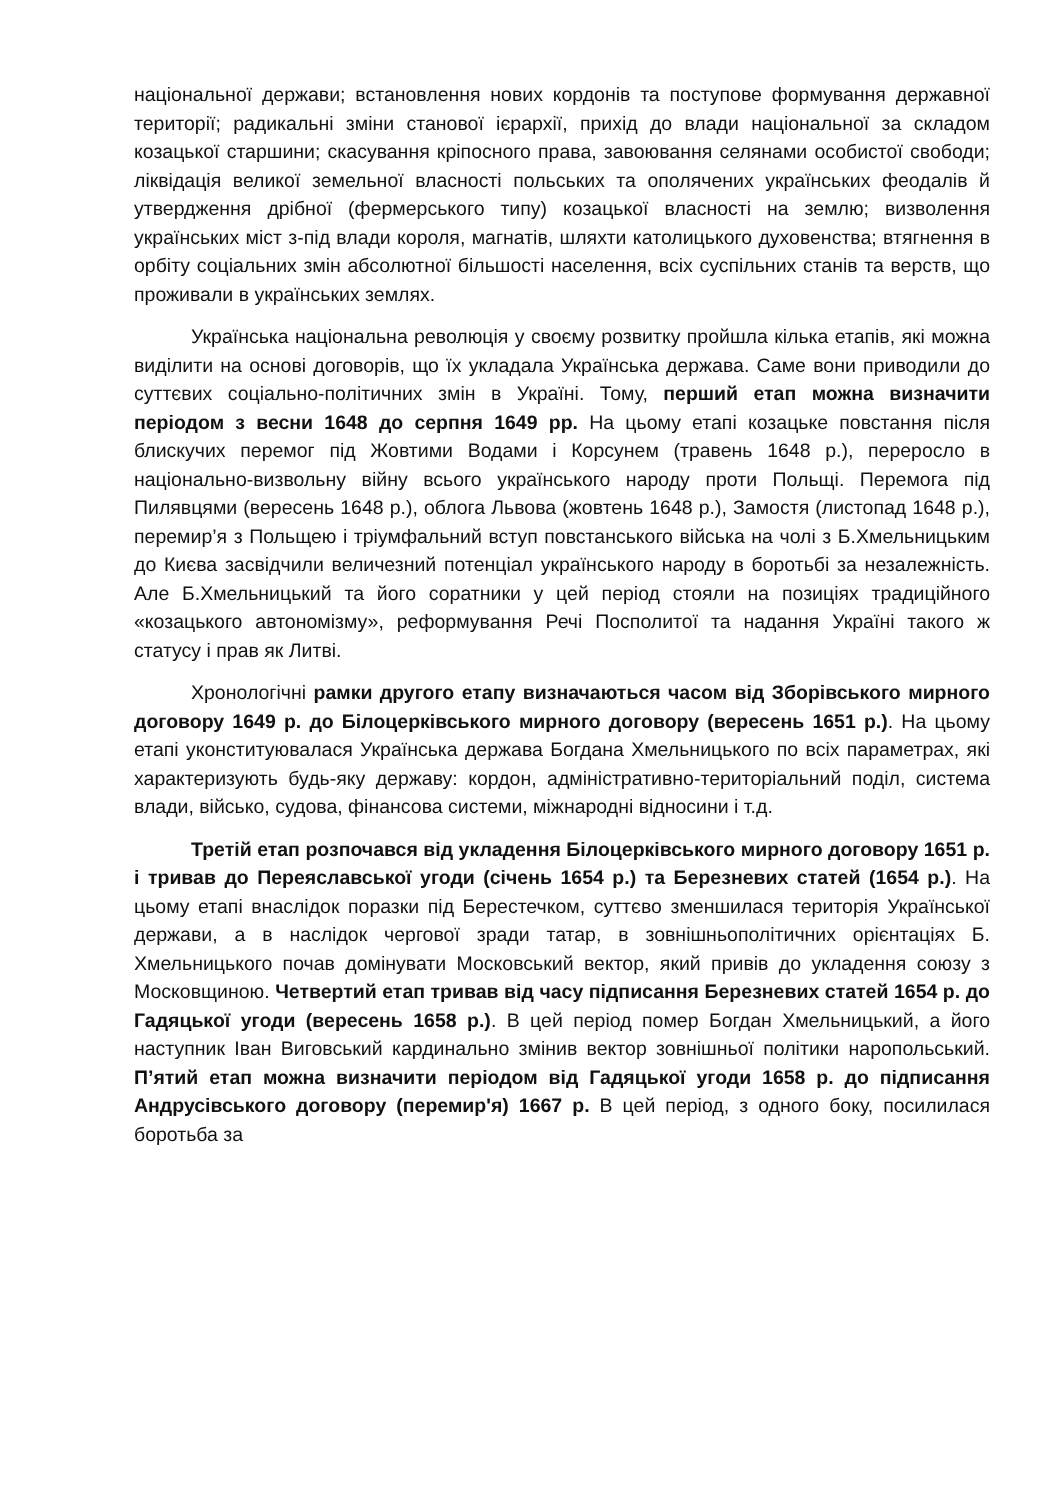національної держави; встановлення нових кордонів та поступове формування державної території; радикальні зміни станової ієрархії, прихід до влади національної за складом козацької старшини; скасування кріпосного права, завоювання селянами особистої свободи; ліквідація великої земельної власності польських та ополячених українських феодалів й утвердження дрібної (фермерського типу) козацької власності на землю; визволення українських міст з-під влади короля, магнатів, шляхти католицького духовенства; втягнення в орбіту соціальних змін абсолютної більшості населення, всіх суспільних станів та верств, що проживали в українських землях.
Українська національна революція у своєму розвитку пройшла кілька етапів, які можна виділити на основі договорів, що їх укладала Українська держава. Саме вони приводили до суттєвих соціально-політичних змін в Україні. Тому, перший етап можна визначити періодом з весни 1648 до серпня 1649 рр. На цьому етапі козацьке повстання після блискучих перемог під Жовтими Водами і Корсунем (травень 1648 р.), переросло в національно-визвольну війну всього українського народу проти Польщі. Перемога під Пилявцями (вересень 1648 р.), облога Львова (жовтень 1648 р.), Замостя (листопад 1648 р.), перемир’я з Польщею і тріумфальний вступ повстанського війська на чолі з Б.Хмельницьким до Києва засвідчили величезний потенціал українського народу в боротьбі за незалежність. Але Б.Хмельницький та його соратники у цей період стояли на позиціях традиційного «козацького автономізму», реформування Речі Посполитої та надання Україні такого ж статусу і прав як Литві.
Хронологічні рамки другого етапу визначаються часом від Зборівського мирного договору 1649 р. до Білоцерківського мирного договору (вересень 1651 р.). На цьому етапі уконституювалася Українська держава Богдана Хмельницького по всіх параметрах, які характеризують будь-яку державу: кордон, адміністративно-територіальний поділ, система влади, військо, судова, фінансова системи, міжнародні відносини і т.д.
Третій етап розпочався від укладення Білоцерківського мирного договору 1651 р. і тривав до Переяславської угоди (січень 1654 р.) та Березневих статей (1654 р.). На цьому етапі внаслідок поразки під Берестечком, суттєво зменшилася територія Української держави, а в наслідок чергової зради татар, в зовнішньополітичних орієнтаціях Б. Хмельницького почав домінувати Московський вектор, який привів до укладення союзу з Московщиною. Четвертий етап тривав від часу підписання Березневих статей 1654 р. до Гадяцької угоди (вересень 1658 р.). В цей період помер Богдан Хмельницький, а його наступник Іван Виговський кардинально змінив вектор зовнішньої політики наропольський. П’ятий етап можна визначити періодом від Гадяцької угоди 1658 р. до підписання Андрусівського договору (перемир'я) 1667 р. В цей період, з одного боку, посилилася боротьба за